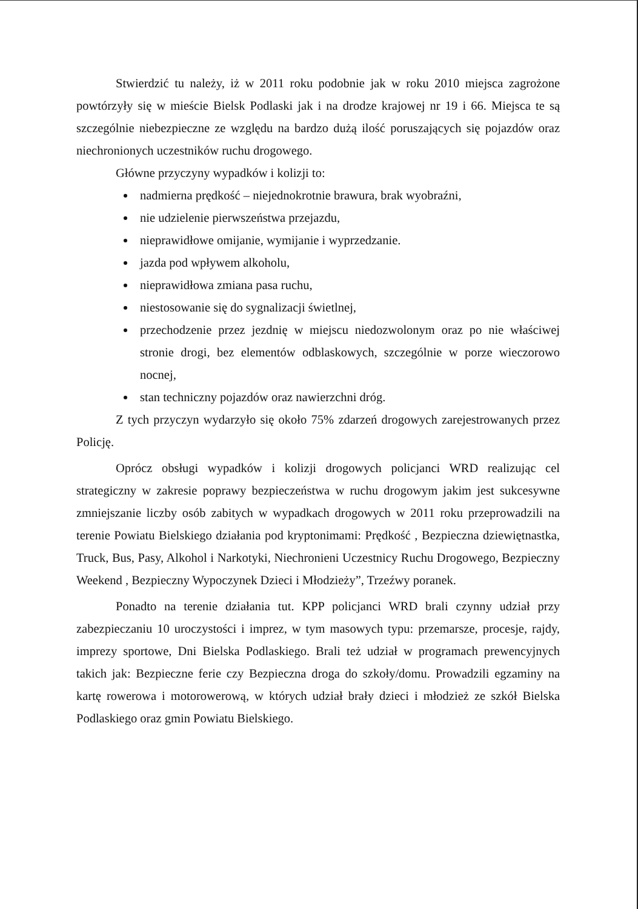Stwierdzić tu należy, iż w 2011 roku podobnie jak w roku 2010 miejsca zagrożone powtórzyły się w mieście Bielsk Podlaski jak i na drodze krajowej nr 19 i 66. Miejsca te są szczególnie niebezpieczne ze względu na bardzo dużą ilość poruszających się pojazdów oraz niechronionych uczestników ruchu drogowego.
Główne przyczyny wypadków i kolizji to:
nadmierna prędkość – niejednokrotnie brawura, brak wyobraźni,
nie udzielenie pierwszeństwa przejazdu,
nieprawidłowe omijanie, wymijanie i wyprzedzanie.
jazda pod wpływem alkoholu,
nieprawidłowa zmiana pasa ruchu,
niestosowanie się do sygnalizacji świetlnej,
przechodzenie przez jezdnię w miejscu niedozwolonym oraz po nie właściwej stronie drogi, bez elementów odblaskowych, szczególnie w porze wieczorowo nocnej,
stan techniczny pojazdów oraz nawierzchni dróg.
Z tych przyczyn wydarzyło się około 75% zdarzeń drogowych zarejestrowanych przez Policję.
Oprócz obsługi wypadków i kolizji drogowych policjanci WRD realizując cel strategiczny w zakresie poprawy bezpieczeństwa w ruchu drogowym jakim jest sukcesywne zmniejszanie liczby osób zabitych w wypadkach drogowych w 2011 roku przeprowadzili na terenie Powiatu Bielskiego działania pod kryptonimami: Prędkość , Bezpieczna dziewiętnastka, Truck, Bus, Pasy, Alkohol i Narkotyki, Niechronieni Uczestnicy Ruchu Drogowego, Bezpieczny Weekend , Bezpieczny Wypoczynek Dzieci i Młodzieży”, Trzeźwy poranek.
Ponadto na terenie działania tut. KPP policjanci WRD brali czynny udział przy zabezpieczaniu 10 uroczystości i imprez, w tym masowych typu: przemarsze, procesje, rajdy, imprezy sportowe, Dni Bielska Podlaskiego. Brali też udział w programach prewencyjnych takich jak: Bezpieczne ferie czy Bezpieczna droga do szkoły/domu. Prowadzili egzaminy na kartę rowerowa i motorowerową, w których udział brały dzieci i młodzież ze szkół Bielska Podlaskiego oraz gmin Powiatu Bielskiego.